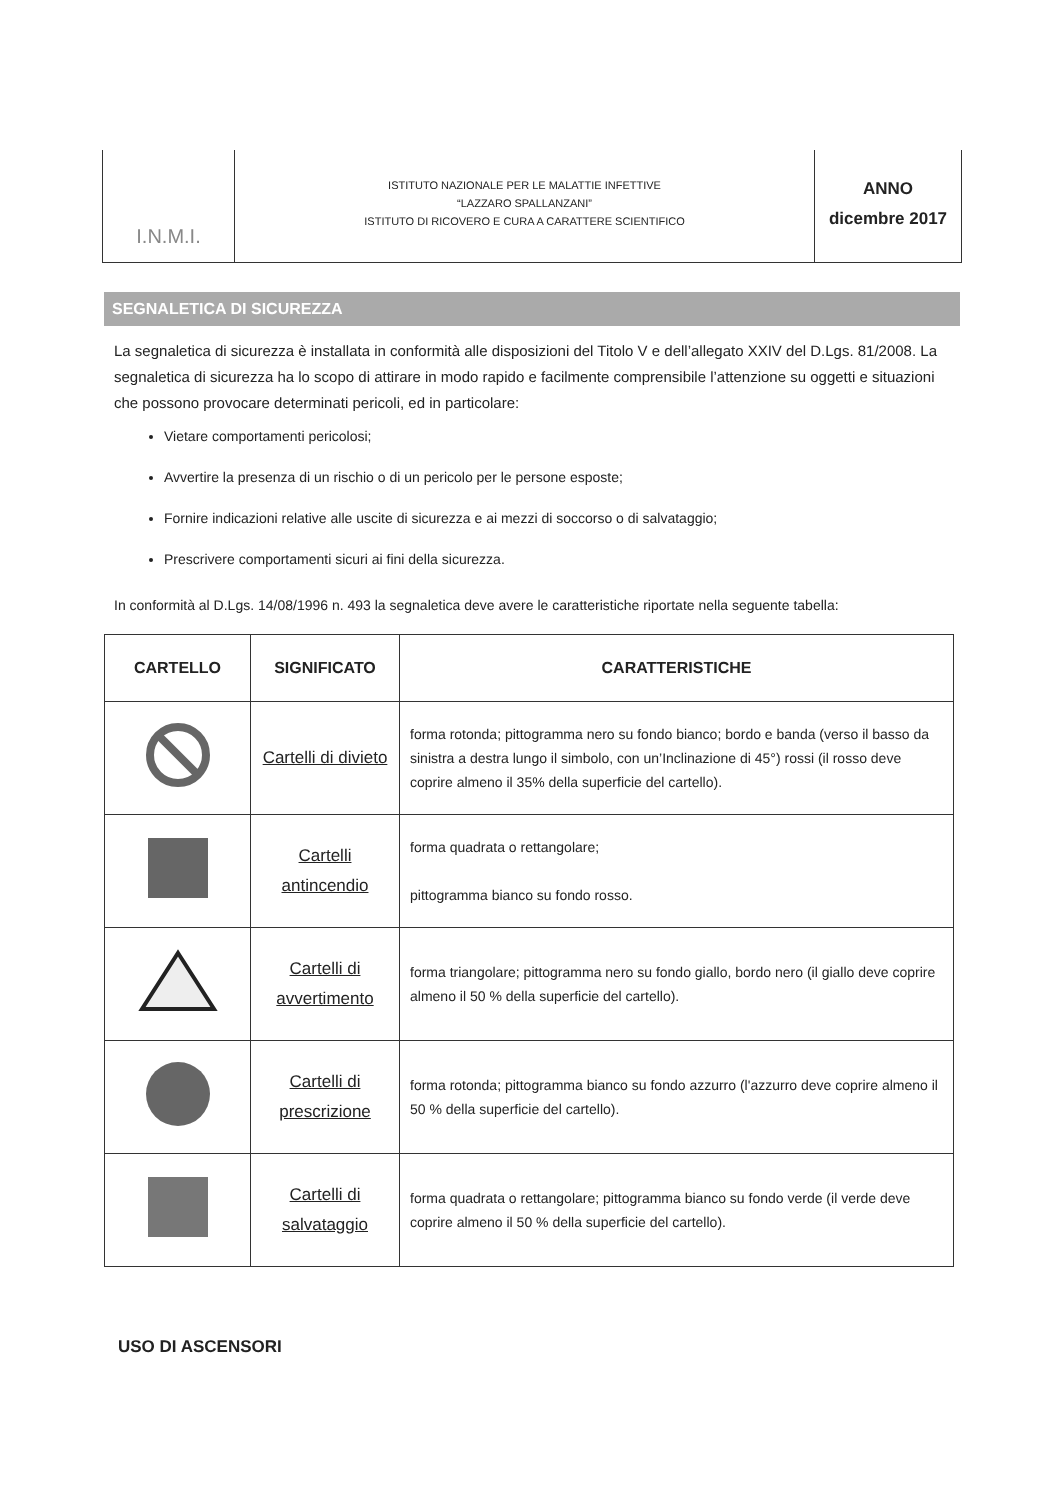I.N.M.I.
ISTITUTO NAZIONALE PER LE MALATTIE INFETTIVE
“LAZZARO SPALLANZANI”
ISTITUTO DI RICOVERO E CURA A CARATTERE SCIENTIFICO
ANNO
dicembre 2017
SEGNALETICA DI SICUREZZA
La segnaletica di sicurezza è installata in conformità alle disposizioni del Titolo V e dell’allegato XXIV del D.Lgs. 81/2008. La segnaletica di sicurezza ha lo scopo di attirare in modo rapido e facilmente comprensibile l’attenzione su oggetti e situazioni che possono provocare determinati pericoli, ed in particolare:
Vietare comportamenti pericolosi;
Avvertire la presenza di un rischio o di un pericolo per le persone esposte;
Fornire indicazioni relative alle uscite di sicurezza e ai mezzi di soccorso o di salvataggio;
Prescrivere comportamenti sicuri ai fini della sicurezza.
In conformità al D.Lgs. 14/08/1996 n. 493 la segnaletica deve avere le caratteristiche riportate nella seguente tabella:
| CARTELLO | SIGNIFICATO | CARATTERISTICHE |
| --- | --- | --- |
| | Cartelli di divieto | forma rotonda; pittogramma nero su fondo bianco; bordo e banda (verso il basso da sinistra a destra lungo il simbolo, con un’Inclinazione di 45°) rossi (il rosso deve coprire almeno il 35% della superficie del cartello). |
| | Cartelli antincendio | forma quadrata o rettangolare; pittogramma bianco su fondo rosso. |
| | Cartelli di avvertimento | forma triangolare; pittogramma nero su fondo giallo, bordo nero (il giallo deve coprire almeno il 50 % della superficie del cartello). |
| | Cartelli di prescrizione | forma rotonda; pittogramma bianco su fondo azzurro (l'azzurro deve coprire almeno il 50 % della superficie del cartello). |
| | Cartelli di salvataggio | forma quadrata o rettangolare; pittogramma bianco su fondo verde (il verde deve coprire almeno il 50 % della superficie del cartello). |
USO DI ASCENSORI